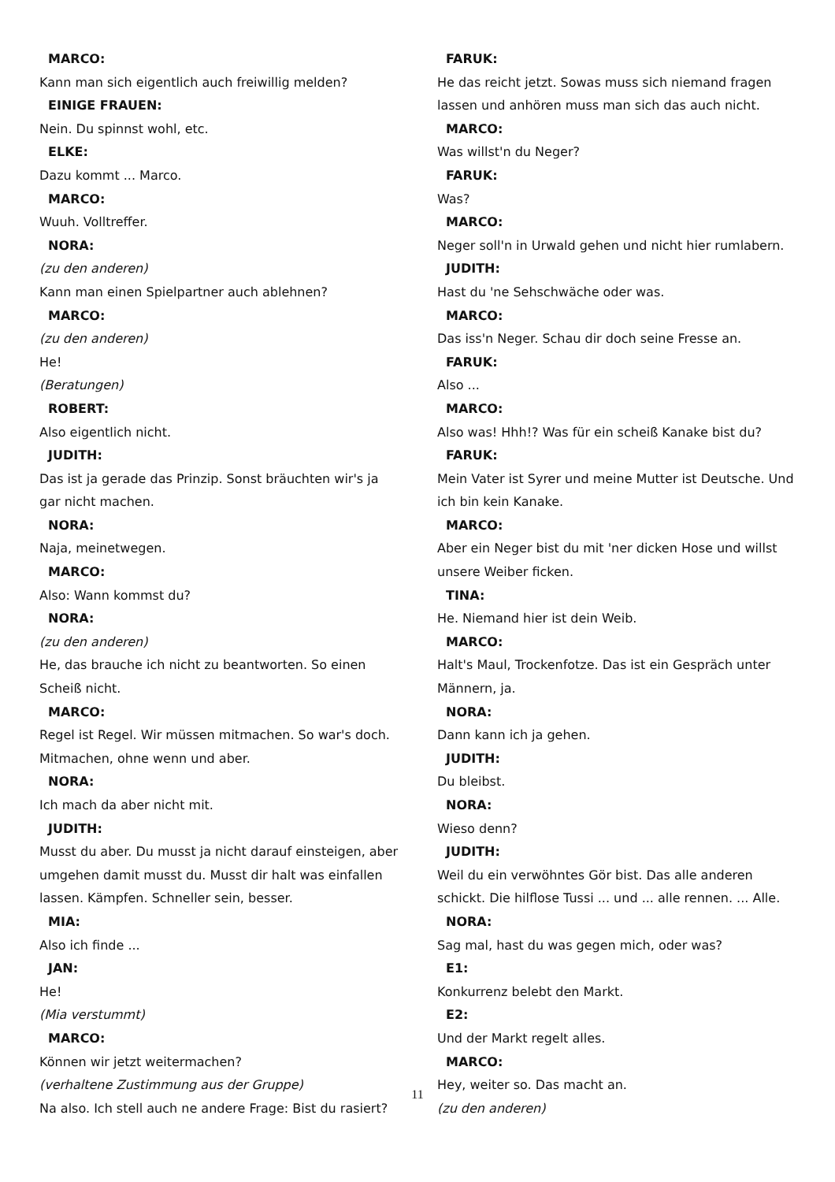MARCO:
Kann man sich eigentlich auch freiwillig melden?
EINIGE FRAUEN:
Nein. Du spinnst wohl, etc.
ELKE:
Dazu kommt ... Marco.
MARCO:
Wuuh. Volltreffer.
NORA:
(zu den anderen)
Kann man einen Spielpartner auch ablehnen?
MARCO:
(zu den anderen)
He!
(Beratungen)
ROBERT:
Also eigentlich nicht.
JUDITH:
Das ist ja gerade das Prinzip. Sonst bräuchten wir's ja gar nicht machen.
NORA:
Naja, meinetwegen.
MARCO:
Also: Wann kommst du?
NORA:
(zu den anderen)
He, das brauche ich nicht zu beantworten. So einen Scheiß nicht.
MARCO:
Regel ist Regel. Wir müssen mitmachen. So war's doch. Mitmachen, ohne wenn und aber.
NORA:
Ich mach da aber nicht mit.
JUDITH:
Musst du aber. Du musst ja nicht darauf einsteigen, aber umgehen damit musst du. Musst dir halt was einfallen lassen. Kämpfen. Schneller sein, besser.
MIA:
Also ich finde ...
JAN:
He!
(Mia verstummt)
MARCO:
Können wir jetzt weitermachen?
(verhaltene Zustimmung aus der Gruppe)
Na also. Ich stell auch ne andere Frage: Bist du rasiert?
FARUK:
He das reicht jetzt. Sowas muss sich niemand fragen lassen und anhören muss man sich das auch nicht.
MARCO:
Was willst'n du Neger?
FARUK:
Was?
MARCO:
Neger soll'n in Urwald gehen und nicht hier rumlabern.
JUDITH:
Hast du 'ne Sehschwäche oder was.
MARCO:
Das iss'n Neger. Schau dir doch seine Fresse an.
FARUK:
Also ...
MARCO:
Also was! Hhh!? Was für ein scheiß Kanake bist du?
FARUK:
Mein Vater ist Syrer und meine Mutter ist Deutsche. Und ich bin kein Kanake.
MARCO:
Aber ein Neger bist du mit 'ner dicken Hose und willst unsere Weiber ficken.
TINA:
He. Niemand hier ist dein Weib.
MARCO:
Halt's Maul, Trockenfotze. Das ist ein Gespräch unter Männern, ja.
NORA:
Dann kann ich ja gehen.
JUDITH:
Du bleibst.
NORA:
Wieso denn?
JUDITH:
Weil du ein verwöhntes Gör bist. Das alle anderen schickt. Die hilflose Tussi ... und ... alle rennen. ... Alle.
NORA:
Sag mal, hast du was gegen mich, oder was?
E1:
Konkurrenz belebt den Markt.
E2:
Und der Markt regelt alles.
MARCO:
Hey, weiter so. Das macht an.
(zu den anderen)
11